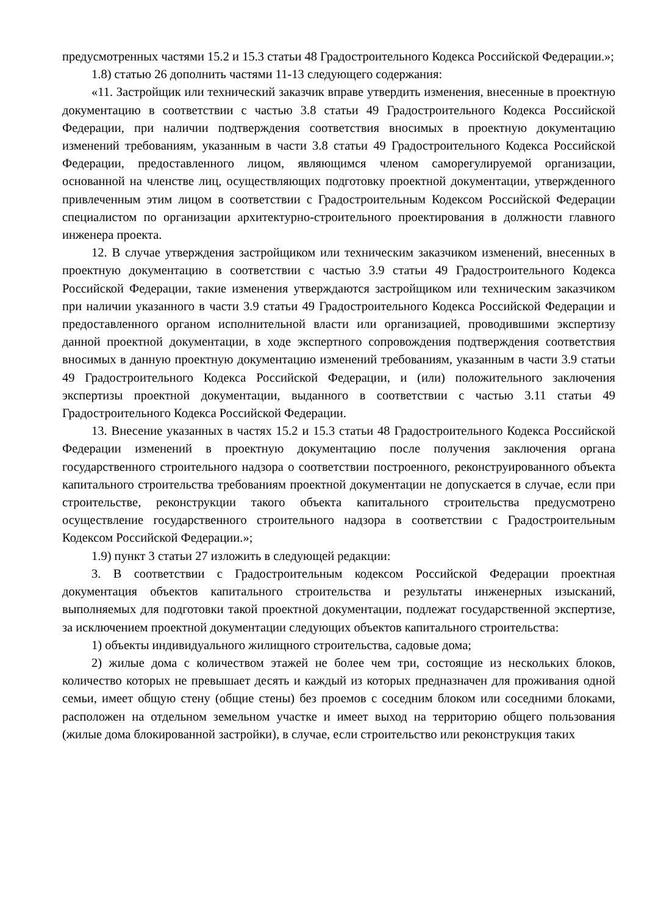предусмотренных частями 15.2 и 15.3 статьи 48 Градостроительного Кодекса Российской Федерации.»;
1.8) статью 26 дополнить частями 11-13 следующего содержания:
«11. Застройщик или технический заказчик вправе утвердить изменения, внесенные в проектную документацию в соответствии с частью 3.8 статьи 49 Градостроительного Кодекса Российской Федерации, при наличии подтверждения соответствия вносимых в проектную документацию изменений требованиям, указанным в части 3.8 статьи 49 Градостроительного Кодекса Российской Федерации, предоставленного лицом, являющимся членом саморегулируемой организации, основанной на членстве лиц, осуществляющих подготовку проектной документации, утвержденного привлеченным этим лицом в соответствии с Градостроительным Кодексом Российской Федерации специалистом по организации архитектурно-строительного проектирования в должности главного инженера проекта.
12. В случае утверждения застройщиком или техническим заказчиком изменений, внесенных в проектную документацию в соответствии с частью 3.9 статьи 49 Градостроительного Кодекса Российской Федерации, такие изменения утверждаются застройщиком или техническим заказчиком при наличии указанного в части 3.9 статьи 49 Градостроительного Кодекса Российской Федерации и предоставленного органом исполнительной власти или организацией, проводившими экспертизу данной проектной документации, в ходе экспертного сопровождения подтверждения соответствия вносимых в данную проектную документацию изменений требованиям, указанным в части 3.9 статьи 49 Градостроительного Кодекса Российской Федерации, и (или) положительного заключения экспертизы проектной документации, выданного в соответствии с частью 3.11 статьи 49 Градостроительного Кодекса Российской Федерации.
13. Внесение указанных в частях 15.2 и 15.3 статьи 48 Градостроительного Кодекса Российской Федерации изменений в проектную документацию после получения заключения органа государственного строительного надзора о соответствии построенного, реконструированного объекта капитального строительства требованиям проектной документации не допускается в случае, если при строительстве, реконструкции такого объекта капитального строительства предусмотрено осуществление государственного строительного надзора в соответствии с Градостроительным Кодексом Российской Федерации.»;
1.9) пункт 3 статьи 27 изложить в следующей редакции:
3. В соответствии с Градостроительным кодексом Российской Федерации проектная документация объектов капитального строительства и результаты инженерных изысканий, выполняемых для подготовки такой проектной документации, подлежат государственной экспертизе, за исключением проектной документации следующих объектов капитального строительства:
1) объекты индивидуального жилищного строительства, садовые дома;
2) жилые дома с количеством этажей не более чем три, состоящие из нескольких блоков, количество которых не превышает десять и каждый из которых предназначен для проживания одной семьи, имеет общую стену (общие стены) без проемов с соседним блоком или соседними блоками, расположен на отдельном земельном участке и имеет выход на территорию общего пользования (жилые дома блокированной застройки), в случае, если строительство или реконструкция таких